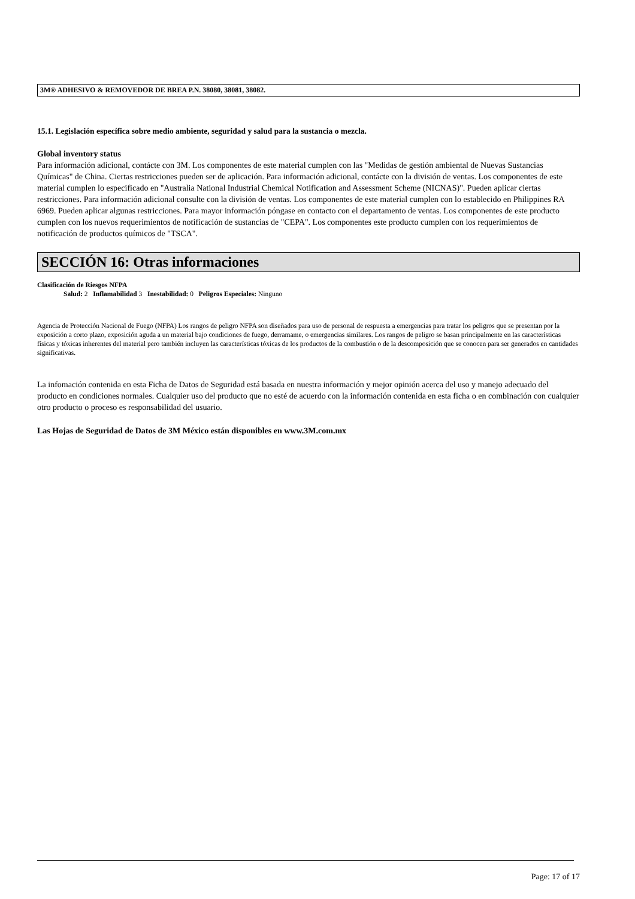3M® ADHESIVO & REMOVEDOR DE BREA P.N. 38080, 38081, 38082.
15.1. Legislación específica sobre medio ambiente, seguridad y salud para la sustancia o mezcla.
Global inventory status
Para información adicional, contácte con 3M. Los componentes de este material cumplen con las "Medidas de gestión ambiental de Nuevas Sustancias Químicas" de China. Ciertas restricciones pueden ser de aplicación. Para información adicional, contácte con la división de ventas. Los componentes de este material cumplen lo especificado en "Australia National Industrial Chemical Notification and Assessment Scheme (NICNAS)". Pueden aplicar ciertas restricciones. Para información adicional consulte con la división de ventas. Los componentes de este material cumplen con lo establecido en Philippines RA 6969. Pueden aplicar algunas restricciones. Para mayor información póngase en contacto con el departamento de ventas. Los componentes de este producto cumplen con los nuevos requerimientos de notificación de sustancias de "CEPA". Los componentes este producto cumplen con los requerimientos de notificación de productos químicos de "TSCA".
SECCIÓN 16: Otras informaciones
Clasificación de Riesgos NFPA
Salud: 2 Inflamabilidad 3 Inestabilidad: 0 Peligros Especiales: Ninguno
Agencia de Protección Nacional de Fuego (NFPA) Los rangos de peligro NFPA son diseñados para uso de personal de respuesta a emergencias para tratar los peligros que se presentan por la exposición a corto plazo, exposición aguda a un material bajo condiciones de fuego, derramame, o emergencias similares. Los rangos de peligro se basan principalmente en las características físicas y tóxicas inherentes del material pero también incluyen las características tóxicas de los productos de la combustión o de la descomposición que se conocen para ser generados en cantidades significativas.
La infomación contenida en esta Ficha de Datos de Seguridad está basada en nuestra información y mejor opinión acerca del uso y manejo adecuado del producto en condiciones normales. Cualquier uso del producto que no esté de acuerdo con la información contenida en esta ficha o en combinación con cualquier otro producto o proceso es responsabilidad del usuario.
Las Hojas de Seguridad de Datos de 3M México están disponibles en www.3M.com.mx
Page: 17 of 17